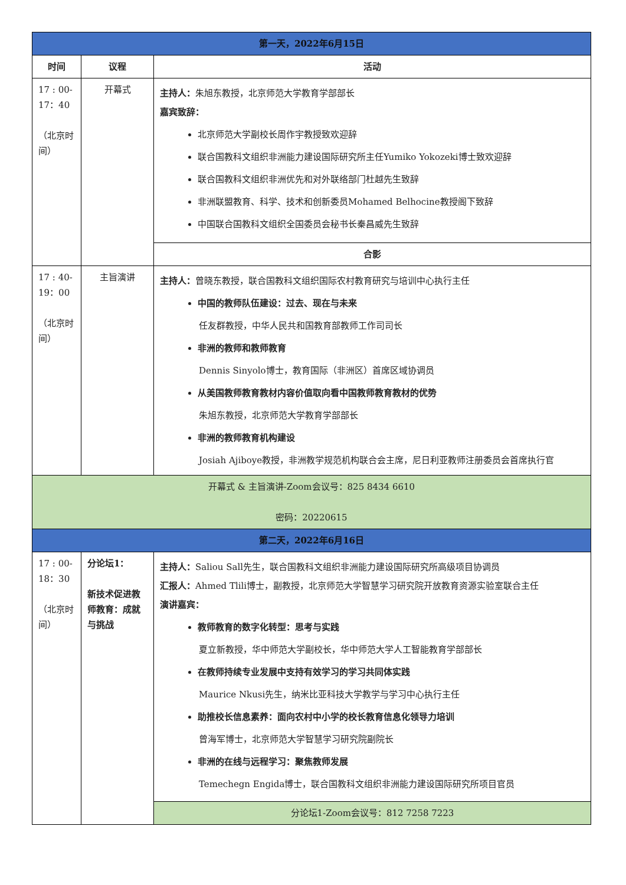| 第一天，2022年6月15日 | | |
| 时间 | 议程 | 活动 |
| 17 : 00-17：40 （北京时间） | 开幕式 | 主持人： 朱旭东教授，北京师范大学教育学部部长 嘉宾致辞： 北京师范大学副校长周作宇教授致欢迎辞 联合国教科文组织非洲能力建设国际研究所主任Yumiko Yokozeki博士致欢迎辞 联合国教科文组织非洲优先和对外联络部门杜越先生致辞 非洲联盟教育、科学、技术和创新委员Mohamed Belhocine教授阁下致辞 中国联合国教科文组织全国委员会秘书长秦昌威先生致辞 |
| | | 合影 |
| 17 : 40-19：00 （北京时间） | 主旨演讲 | 主持人： 曾晓东教授，联合国教科文组织国际农村教育研究与培训中心执行主任 中国的教师队伍建设：过去、现在与未来 任友群教授，中华人民共和国教育部教师工作司司长 非洲的教师和教师教育 Dennis Sinyolo博士，教育国际（非洲区）首席区域协调员 从美国教师教育教材内容价值取向看中国教师教育教材的优势 朱旭东教授，北京师范大学教育学部部长 非洲的教师教育机构建设 Josiah Ajiboye教授，非洲教学规范机构联合会主席，尼日利亚教师注册委员会首席执行官 |
| 开幕式 & 主旨演讲-Zoom会议号：825 8434 6610 密码：20220615 | | |
| 第二天，2022年6月16日 | | |
| 17 : 00-18：30 （北京时间） | 分论坛1： 新技术促进教师教育：成就与挑战 | 主持人： Saliou Sall先生，联合国教科文组织非洲能力建设国际研究所高级项目协调员 汇报人： Ahmed Tlili博士，副教授，北京师范大学智慧学习研究院开放教育资源实验室联合主任 演讲嘉宾： 教师教育的数字化转型：思考与实践 夏立新教授，华中师范大学副校长，华中师范大学人工智能教育学部部长 在教师持续专业发展中支持有效学习的学习共同体实践 Maurice Nkusi先生，纳米比亚科技大学教学与学习中心执行主任 助推校长信息素养：面向农村中小学的校长教育信息化领导力培训 曾海军博士，北京师范大学智慧学习研究院副院长 非洲的在线与远程学习：聚焦教师发展 Temechegn Engida博士，联合国教科文组织非洲能力建设国际研究所项目官员 |
| | | 分论坛1-Zoom会议号：812 7258 7223 |